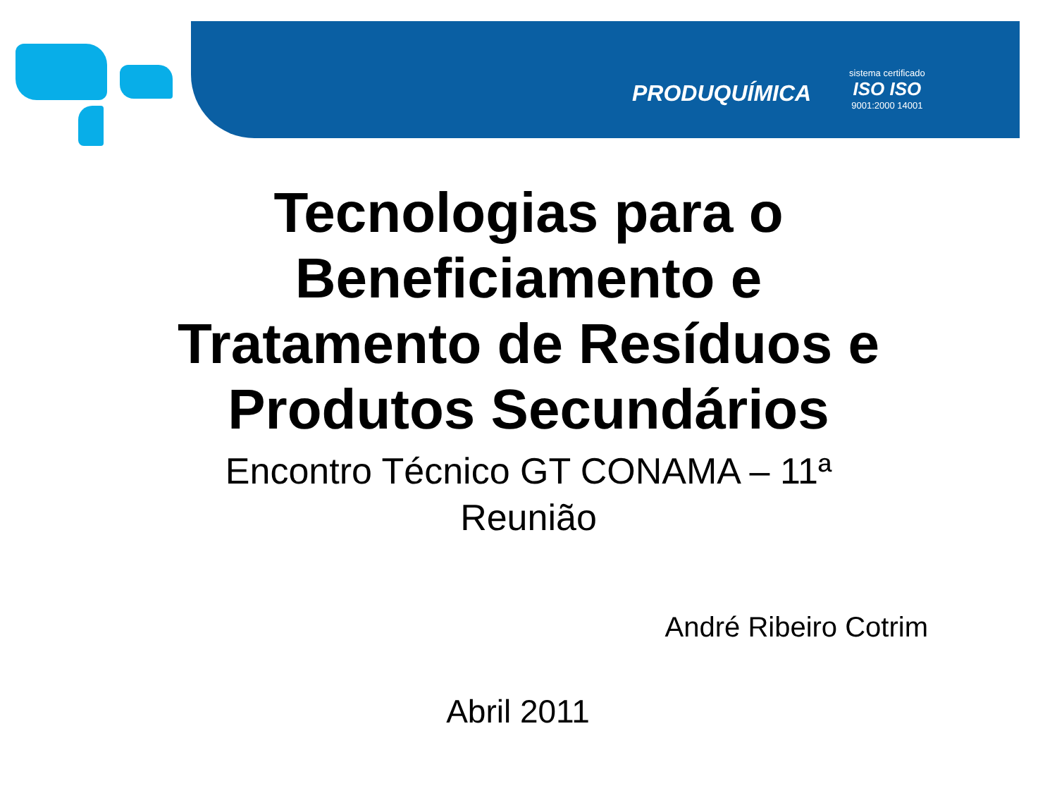PRODUQUÍMICA
sistema certificado
ISO ISO
9001:2000 14001
Tecnologias para o
Beneficiamento e
Tratamento de Resíduos e
Produtos Secundários
Encontro Técnico GT CONAMA – 11ª
Reunião
André Ribeiro Cotrim
Abril 2011